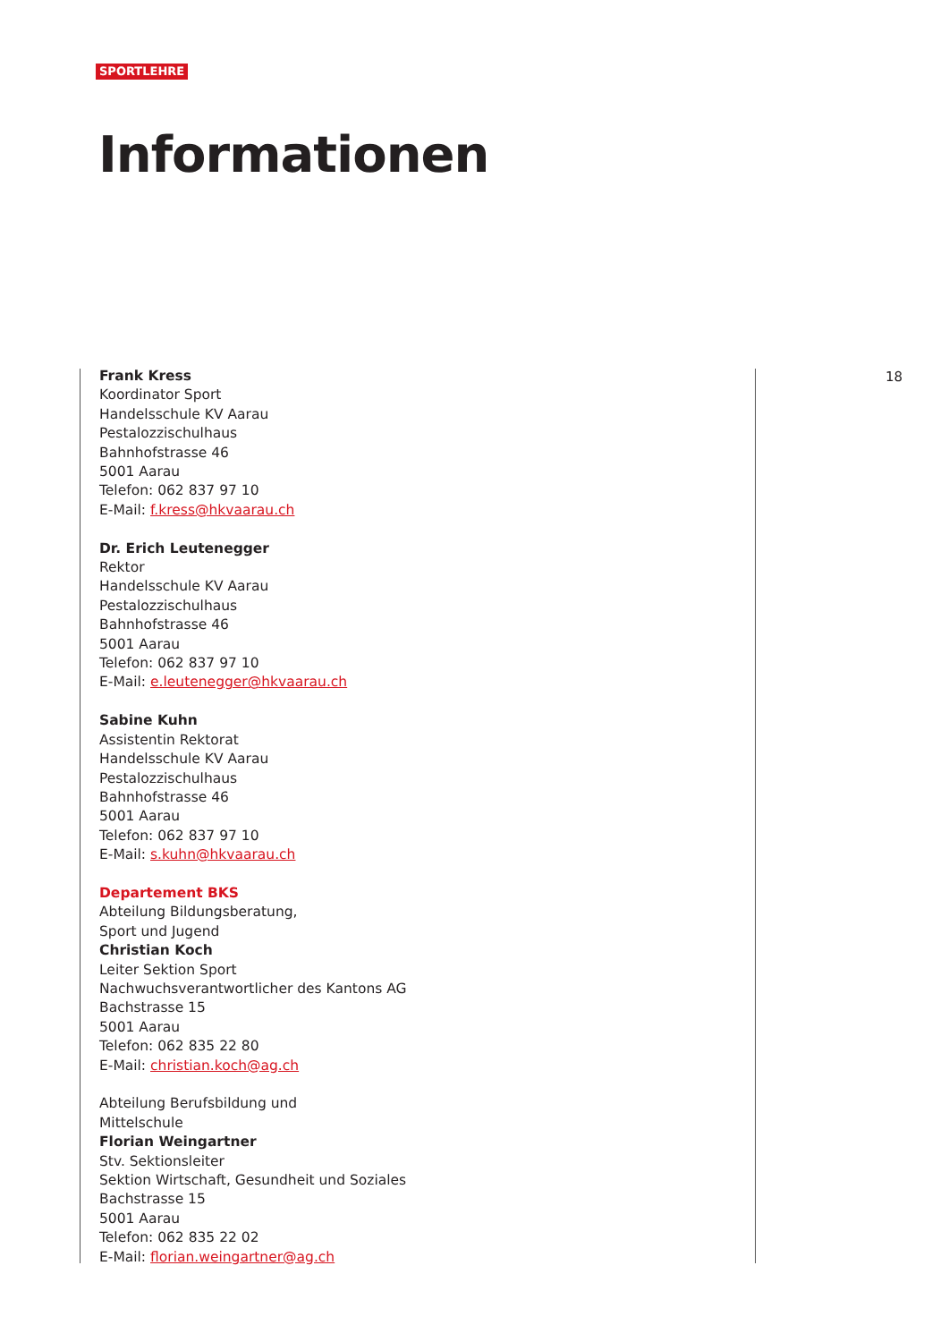SPORTLEHRE
Informationen
Frank Kress
Koordinator Sport
Handelsschule KV Aarau
Pestalozzischulhaus
Bahnhofstrasse 46
5001 Aarau
Telefon: 062 837 97 10
E-Mail: f.kress@hkvaarau.ch
Dr. Erich Leutenegger
Rektor
Handelsschule KV Aarau
Pestalozzischulhaus
Bahnhofstrasse 46
5001 Aarau
Telefon: 062 837 97 10
E-Mail: e.leutenegger@hkvaarau.ch
Sabine Kuhn
Assistentin Rektorat
Handelsschule KV Aarau
Pestalozzischulhaus
Bahnhofstrasse 46
5001 Aarau
Telefon: 062 837 97 10
E-Mail: s.kuhn@hkvaarau.ch
Departement BKS
Abteilung Bildungsberatung,
Sport und Jugend
Christian Koch
Leiter Sektion Sport
Nachwuchsverantwortlicher des Kantons AG
Bachstrasse 15
5001 Aarau
Telefon: 062 835 22 80
E-Mail: christian.koch@ag.ch
Abteilung Berufsbildung und
Mittelschule
Florian Weingartner
Stv. Sektionsleiter
Sektion Wirtschaft, Gesundheit und Soziales
Bachstrasse 15
5001 Aarau
Telefon: 062 835 22 02
E-Mail: florian.weingartner@ag.ch
18